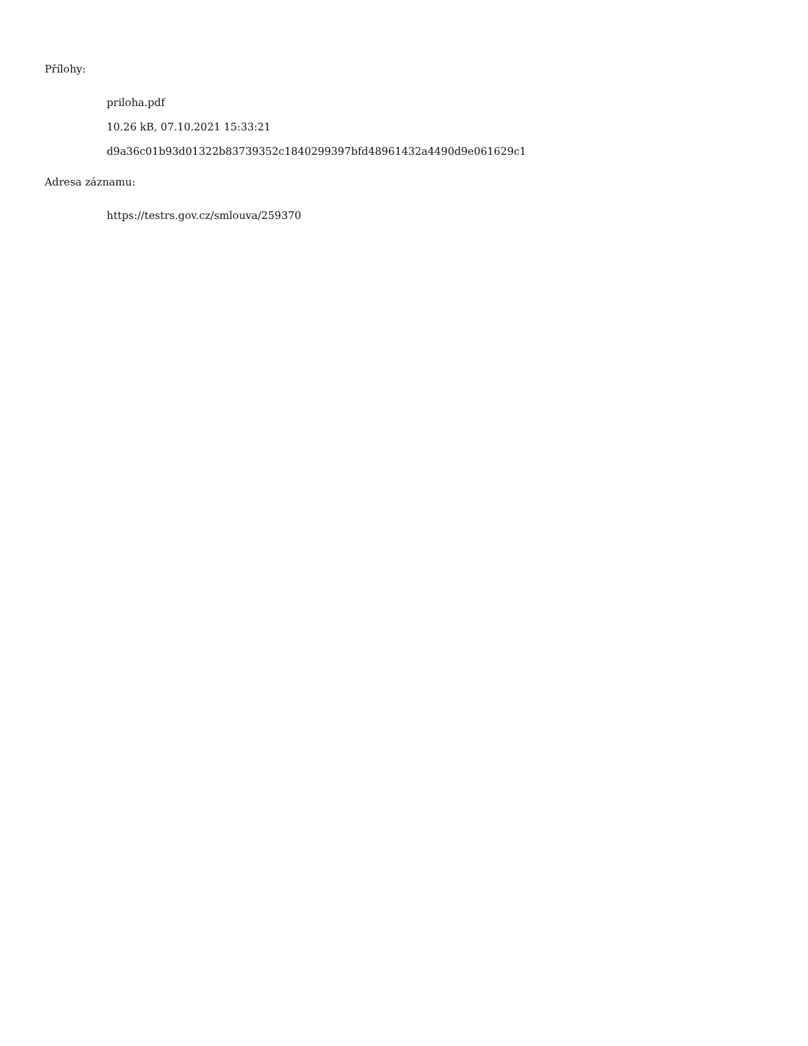Přílohy:
priloha.pdf
10.26 kB, 07.10.2021 15:33:21
d9a36c01b93d01322b83739352c1840299397bfd48961432a4490d9e061629c1
Adresa záznamu:
https://testrs.gov.cz/smlouva/259370